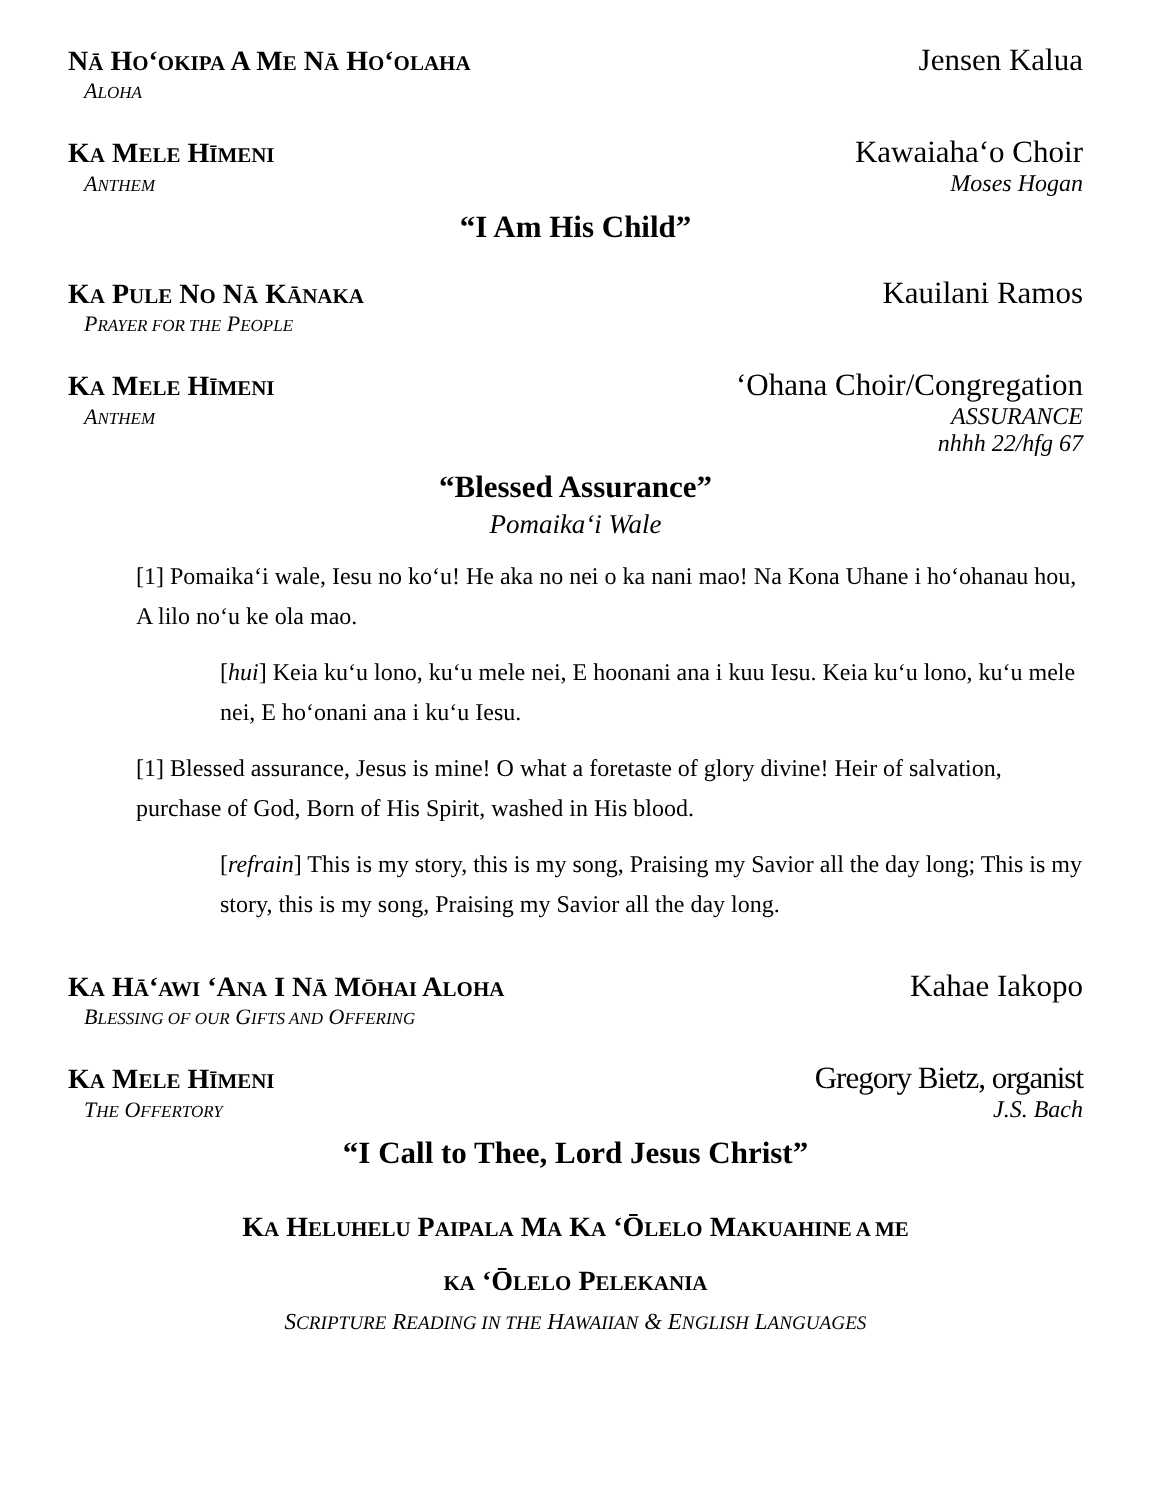NĀ HOʻOKIPA A ME NĀ HOʻOLAHA Jensen Kalua
ALOHA
KA MELE HĪMENI Kawaiahaʻo Choir
ANTHEM Moses Hogan
“I Am His Child”
KA PULE NO NĀ KĀNAKA Kauilani Ramos
PRAYER FOR THE PEOPLE
KA MELE HĪMENI ʻOhana Choir/Congregation
ANTHEM ASSURANCE
nhhh 22/hfg 67
“Blessed Assurance”
Pomaikaʻi Wale
[1] Pomaikaʻi wale, Iesu no koʻu! He aka no nei o ka nani mao! Na Kona Uhane i hoʻohanau hou, A lilo noʻu ke ola mao.
[hui] Keia kuʻu lono, kuʻu mele nei, E hoonani ana i kuu Iesu. Keia kuʻu lono, kuʻu mele nei, E hoʻonani ana i kuʻu Iesu.
[1] Blessed assurance, Jesus is mine! O what a foretaste of glory divine! Heir of salvation, purchase of God, Born of His Spirit, washed in His blood.
[refrain] This is my story, this is my song, Praising my Savior all the day long; This is my story, this is my song, Praising my Savior all the day long.
KA HĀʻAWI ʻANA I NĀ MŌHAI ALOHA Kahae Iakopo
BLESSING OF OUR GIFTS AND OFFERING
KA MELE HĪMENI Gregory Bietz, organist
THE OFFERTORY J.S. Bach
“I Call to Thee, Lord Jesus Christ”
KA HELUHELU PAIPALA MA KA ʻŌLELO MAKUAHINE A ME
KA ʻŌLELO PELEKANIA
SCRIPTURE READING IN THE HAWAIIAN & ENGLISH LANGUAGES